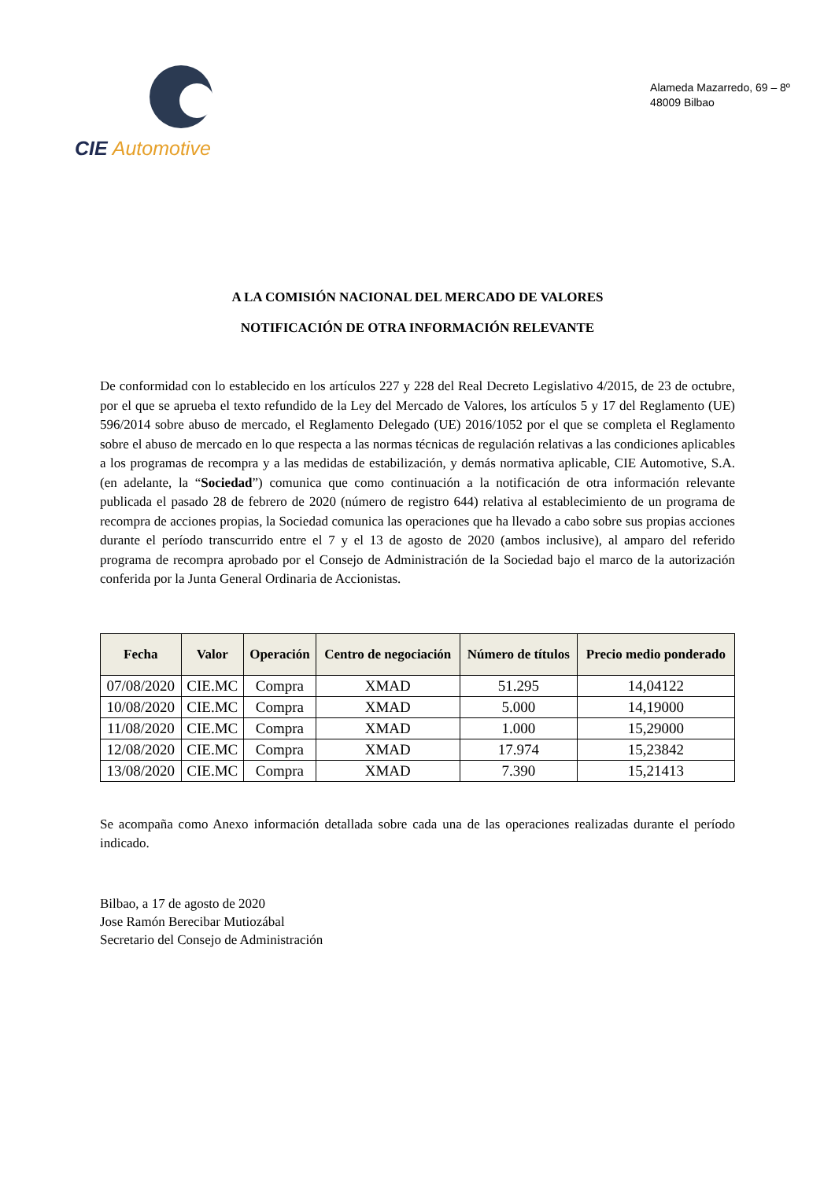CIE Automotive
Alameda Mazarredo, 69 – 8º
48009 Bilbao
A LA COMISIÓN NACIONAL DEL MERCADO DE VALORES
NOTIFICACIÓN DE OTRA INFORMACIÓN RELEVANTE
De conformidad con lo establecido en los artículos 227 y 228 del Real Decreto Legislativo 4/2015, de 23 de octubre, por el que se aprueba el texto refundido de la Ley del Mercado de Valores, los artículos 5 y 17 del Reglamento (UE) 596/2014 sobre abuso de mercado, el Reglamento Delegado (UE) 2016/1052 por el que se completa el Reglamento sobre el abuso de mercado en lo que respecta a las normas técnicas de regulación relativas a las condiciones aplicables a los programas de recompra y a las medidas de estabilización, y demás normativa aplicable, CIE Automotive, S.A. (en adelante, la “Sociedad”) comunica que como continuación a la notificación de otra información relevante publicada el pasado 28 de febrero de 2020 (número de registro 644) relativa al establecimiento de un programa de recompra de acciones propias, la Sociedad comunica las operaciones que ha llevado a cabo sobre sus propias acciones durante el período transcurrido entre el 7 y el 13 de agosto de 2020 (ambos inclusive), al amparo del referido programa de recompra aprobado por el Consejo de Administración de la Sociedad bajo el marco de la autorización conferida por la Junta General Ordinaria de Accionistas.
| Fecha | Valor | Operación | Centro de negociación | Número de títulos | Precio medio ponderado |
| --- | --- | --- | --- | --- | --- |
| 07/08/2020 | CIE.MC | Compra | XMAD | 51.295 | 14,04122 |
| 10/08/2020 | CIE.MC | Compra | XMAD | 5.000 | 14,19000 |
| 11/08/2020 | CIE.MC | Compra | XMAD | 1.000 | 15,29000 |
| 12/08/2020 | CIE.MC | Compra | XMAD | 17.974 | 15,23842 |
| 13/08/2020 | CIE.MC | Compra | XMAD | 7.390 | 15,21413 |
Se acompaña como Anexo información detallada sobre cada una de las operaciones realizadas durante el período indicado.
Bilbao, a 17 de agosto de 2020
Jose Ramón Berecibar Mutiozábal
Secretario del Consejo de Administración